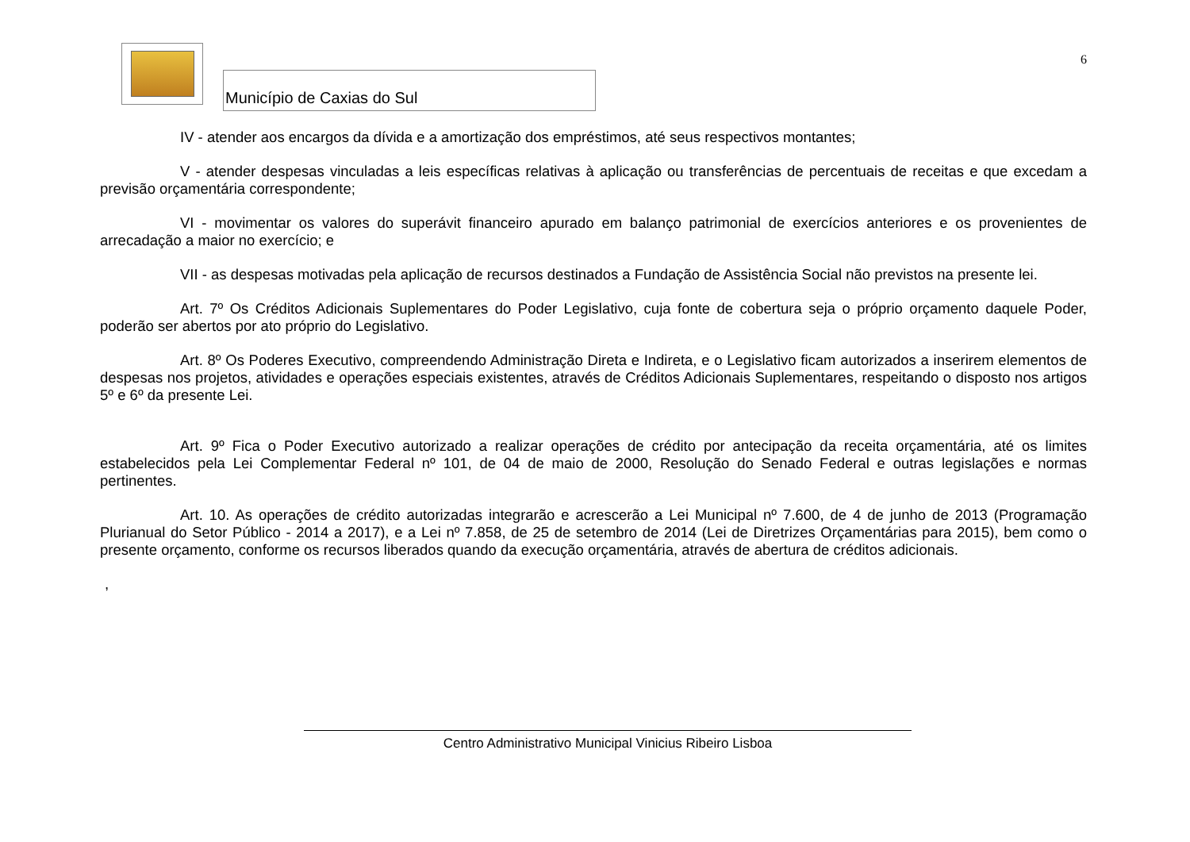Município de Caxias do Sul
6
IV - atender aos encargos da dívida e a amortização dos empréstimos, até seus respectivos montantes;
V - atender despesas vinculadas a leis específicas relativas à aplicação ou transferências de percentuais de receitas e que excedam a previsão orçamentária correspondente;
VI - movimentar os valores do superávit financeiro apurado em balanço patrimonial de exercícios anteriores e os provenientes de arrecadação a maior no exercício; e
VII - as despesas motivadas pela aplicação de recursos destinados a Fundação de Assistência Social não previstos na presente lei.
Art. 7º Os Créditos Adicionais Suplementares do Poder Legislativo, cuja fonte de cobertura seja o próprio orçamento daquele Poder, poderão ser abertos por ato próprio do Legislativo.
Art. 8º Os Poderes Executivo, compreendendo Administração Direta e Indireta, e o Legislativo ficam autorizados a inserirem elementos de despesas nos projetos, atividades e operações especiais existentes, através de Créditos Adicionais Suplementares, respeitando o disposto nos artigos 5º e 6º da presente Lei.
Art. 9º Fica o Poder Executivo autorizado a realizar operações de crédito por antecipação da receita orçamentária, até os limites estabelecidos pela Lei Complementar Federal nº 101, de 04 de maio de 2000, Resolução do Senado Federal e outras legislações e normas pertinentes.
Art. 10. As operações de crédito autorizadas integrarão e acrescerão a Lei Municipal nº 7.600, de 4 de junho de 2013 (Programação Plurianual do Setor Público - 2014 a 2017), e a Lei nº 7.858, de 25 de setembro de 2014 (Lei de Diretrizes Orçamentárias para 2015), bem como o presente orçamento, conforme os recursos liberados quando da execução orçamentária, através de abertura de créditos adicionais.
,
Centro Administrativo Municipal Vinicius Ribeiro Lisboa